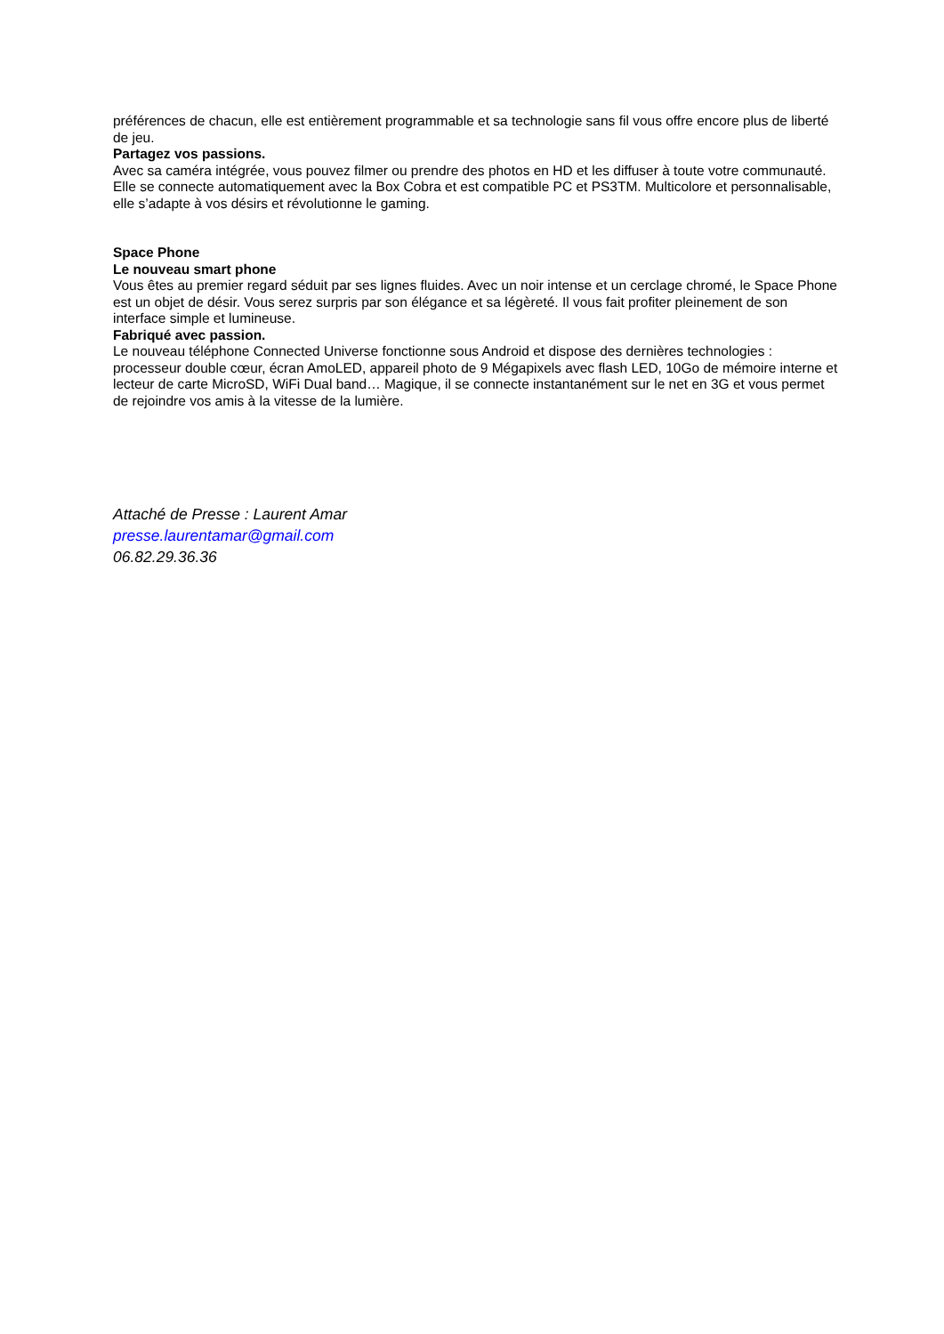préférences de chacun, elle est entièrement programmable et sa technologie sans fil vous offre encore plus de liberté de jeu.
Partagez vos passions.
Avec sa caméra intégrée, vous pouvez filmer ou prendre des photos en HD et les diffuser à toute votre communauté. Elle se connecte automatiquement avec la Box Cobra et est compatible PC et PS3TM. Multicolore et personnalisable, elle s’adapte à vos désirs et révolutionne le gaming.
Space Phone
Le nouveau smart phone
Vous êtes au premier regard séduit par ses lignes fluides. Avec un noir intense et un cerclage chromé, le Space Phone est un objet de désir. Vous serez surpris par son élégance et sa légèreté. Il vous fait profiter pleinement de son interface simple et lumineuse.
Fabriqué avec passion.
Le nouveau téléphone Connected Universe fonctionne sous Android et dispose des dernières technologies : processeur double cœur, écran AmoLED, appareil photo de 9 Mégapixels avec flash LED, 10Go de mémoire interne et lecteur de carte MicroSD, WiFi Dual band… Magique, il se connecte instantanément sur le net en 3G et vous permet de rejoindre vos amis à la vitesse de la lumière.
Attaché de Presse : Laurent Amar
presse.laurentamar@gmail.com
06.82.29.36.36